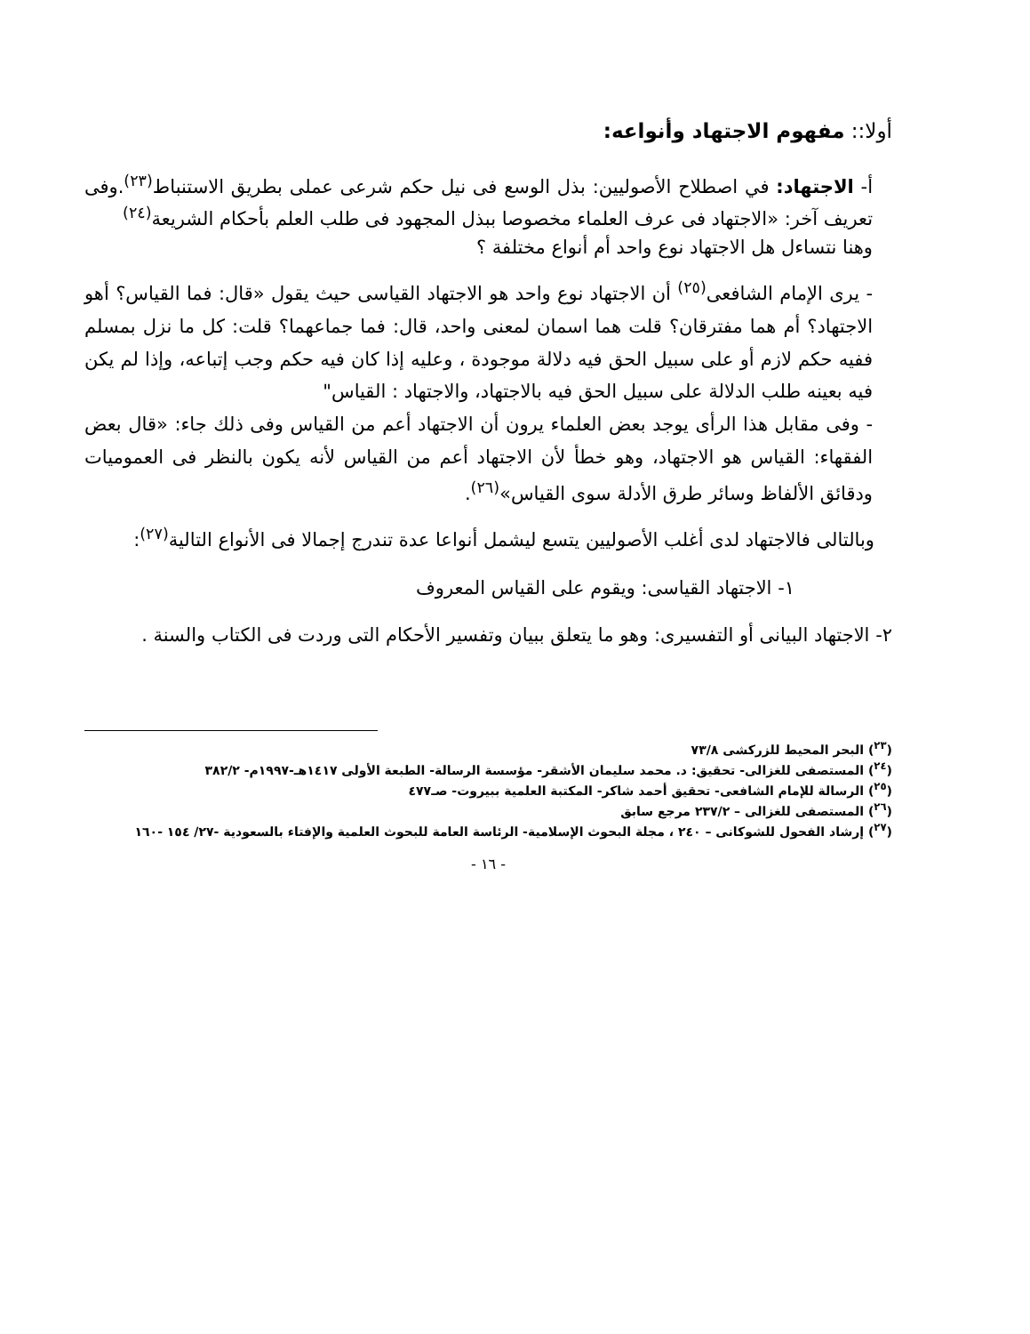أولا:: مفهوم الاجتهاد وأنواعه:
أ- الاجتهاد: في اصطلاح الأصوليين: بذل الوسع فى نيل حكم شرعى عملى بطريق الاستنباط<sup>(٢٣)</sup>.وفى تعريف آخر: «الاجتهاد فى عرف العلماء مخصوصا ببذل المجهود فى طلب العلم بأحكام الشريعة<sup>(٢٤)</sup>
وهنا نتساءل هل الاجتهاد نوع واحد أم أنواع مختلفة ؟
- يرى الإمام الشافعى<sup>(٢٥)</sup> أن الاجتهاد نوع واحد هو الاجتهاد القياسى حيث يقول «قال: فما القياس؟ أهو الاجتهاد؟ أم هما مفترقان؟ قلت هما اسمان لمعنى واحد، قال: فما جماعهما؟ قلت: كل ما نزل بمسلم ففيه حكم لازم أو على سبيل الحق فيه دلالة موجودة ، وعليه إذا كان فيه حكم وجب إتباعه، وإذا لم يكن فيه بعينه طلب الدلالة على سبيل الحق فيه بالاجتهاد، والاجتهاد : القياس"
- وفى مقابل هذا الرأى يوجد بعض العلماء يرون أن الاجتهاد أعم من القياس وفى ذلك جاء: «قال بعض الفقهاء: القياس هو الاجتهاد، وهو خطأ لأن الاجتهاد أعم من القياس لأنه يكون بالنظر فى العموميات ودقائق الألفاظ وسائر طرق الأدلة سوى القياس»<sup>(٢٦)</sup>.
وبالتالى فالاجتهاد لدى أغلب الأصوليين يتسع ليشمل أنواعا عدة تندرج إجمالا فى الأنواع التالية<sup>(٢٧)</sup>:
١- الاجتهاد القياسى: ويقوم على القياس المعروف
٢- الاجتهاد البيانى أو التفسيرى: وهو ما يتعلق ببيان وتفسير الأحكام التى وردت فى الكتاب والسنة .
(<sup>٢٣</sup>) البحر المحيط للزركشى ٧٣/٨
(<sup>٢٤</sup>) المستصفى للغزالى- تحقيق: د. محمد سليمان الأشقر- مؤسسة الرسالة- الطبعة الأولى ١٤١٧هـ-١٩٩٧م- ٣٨٢/٢
(<sup>٢٥</sup>) الرسالة للإمام الشافعى- تحقيق أحمد شاكر- المكتبة العلمية ببيروت- صـ٤٧٧
(<sup>٢٦</sup>) المستصفى للغزالى – ٢٣٧/٢ مرجع سابق
(<sup>٢٧</sup>) إرشاد الفحول للشوكانى – ٢٤٠ ، مجلة البحوث الإسلامية- الرئاسة العامة للبحوث العلمية والإفتاء بالسعودية -٢٧/ ١٥٤ -١٦٠
- ١٦ -